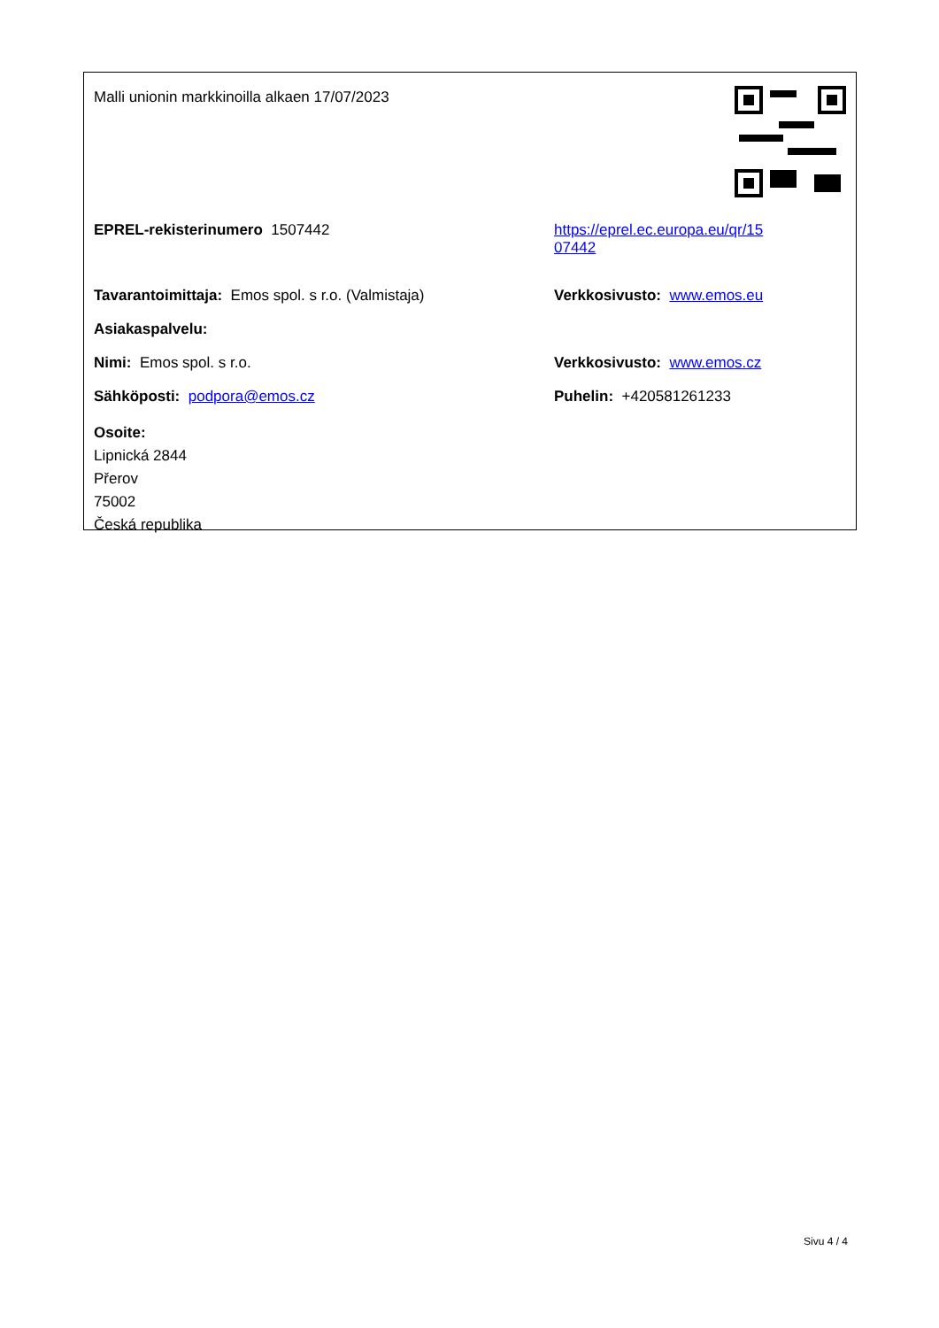Malli unionin markkinoilla alkaen 17/07/2023
EPREL-rekisterinumero 1507442 https://eprel.ec.europa.eu/qr/15
07442
Tavarantoimittaja: Emos spol. s r.o. (Valmistaja) Verkkosivusto: www.emos.eu
Asiakaspalvelu:
Nimi: Emos spol. s r.o. Verkkosivusto: www.emos.cz
Sähköposti: podpora@emos.cz Puhelin: +420581261233
Osoite:
Lipnická 2844
Přerov
75002
Česká republika
Sivu 4 / 4